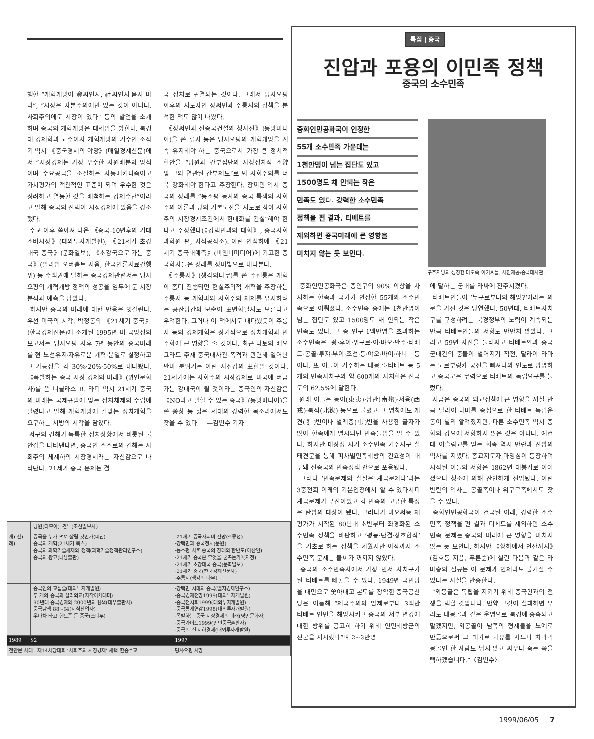행한 “개혁개방이 資씨인지, 社씨인지 묻지 마라”, “시장은 자본주의에만 있는 것이 아니다. 사회주의에도 시장이 있다” 등의 발언을 소개하며 중국의 개혁개방은 대세임을 밝힌다. 북경대 경제학과 교수이자 개혁개방의 기수인 소작기 역시 《중국경제의 야망》(매일경제신문)에서 “시장경제는 가장 우수한 자원배분의 방식이며 수요공급을 조절하는 자동메커니즘이고 가치평가의 객관적인 표준이 되며 우수한 것은 장려하고 열등한 것을 배척하는 강제수단”이라고 말해 중국의 선택이 시장경제에 있음을 강조했다.
수교 이후 쏟아져 나온 《중국-10년후의 거대소비시장》(대외투자개발원), 《21세기 초강대국 중국》(문화일보), 《초강국으로 가는 중국》(일리엄 오버홀트 지음, 한국언론자료간행위) 등 수백권에 달하는 중국경제관련서는 덩샤오핑의 개혁개방 정책의 성공을 염두에 둔 시장분석과 예측을 담았다.
하지만 중국의 미래에 대한 반응은 엇갈린다. 우선 미국의 시각. 박정동의 《21세기 중국》(한국경제신문)에 소개된 1995년 미 국방성의 보고서는 덩샤오핑 사후 7년 동안의 중국미래를 현 노선유지·자유로운 개혁·분열로 설정하고 그 가능성을 각 30%·20%·50%로 내다봤다. 《폭발하는 중국 시장 경제의 미래》(영언문화사)를 쓴 니콜라스 R. 라디 역시 21세기 중국의 미래는 국제규범에 맞는 정치체제의 수립에 달렸다고 말해 개혁개방에 걸맞는 정치개혁을 요구하는 서방의 시각을 담았다.
서구의 견해가 독특한 정치상황에서 비롯된 불안감을 나타낸다면, 중국인 스스로의 견해는 사회주의 체제하의 시장경제라는 자신감으로 나타난다. 21세기 중국 문제는 결
국 정치로 귀결되는 것이다. 그래서 덩샤오핑 이후의 지도자인 장쩌민과 주룽지의 정책을 분석한 책도 많이 나왔다.
《장쩌민과 신중국건설의 청사진》(동방미디어)을 쓴 류지 등은 덩샤오핑의 개혁개방을 계속 유지해야 하는 중국으로서 가장 큰 정치적 현안을 “당원과 간부집단의 사상정치적 소양 및 그와 연관된 간부제도”로 봐 사회주의를 더욱 강화해야 한다고 주장한다. 장쩌민 역시 중국의 장래를 “등소평 동지의 중국 특색의 사회주의 이론과 당의 기본노선을 지도로 삼아 사회주의 시장경제조건에서 현대화를 건설”해야 한다고 주장했다(《강택민과의 대화》, 중국사회과학원 편, 지식공작소). 이런 인식하에 《21세기 중국대예측》(비앤비미디어)에 기고한 중국학자들은 장래를 장미빛으로 내다본다.
《주룽지》(생각의나무)를 쓴 주젠룽은 개혁이 좀더 진행되면 현실주의적 개혁을 주장하는 주룽지 등 개혁파와 사회주의 체제를 유지하려는 공산당간의 모순이 표면화될지도 모른다고 우려한다. 그러나 이 책에서도 내다봤듯이 주룽지 등의 경제개혁은 장기적으로 정치개혁과 민주화에 큰 영향을 줄 것이다. 최근 나토의 베오그라드 주재 중국대사관 폭격과 관련해 일어난 반미 분위기는 이런 자신감의 표현일 것이다. 21세기에는 사회주의 시장경제로 미국에 버금가는 강대국이 될 것이라는 중국인의 자신감은 《NO라고 말할 수 있는 중국》(동방미디어)을 쓴 쑹창 등 젊은 세대의 강력한 목소리에서도 찾을 수 있다. —김연수 기자
특집 | 중국
진압과 포용의 이민족 정책
중국의 소수민족
중화인민공화국이 인정한
55개 소수민족 가운데는
1천만명이 넘는 집단도 있고
1500명도 채 안되는 작은
민족도 있다. 강력한 소수민족
정책을 편 결과, 티베트를
제외하면 중국미래에 큰 영향을
미치지 않는 듯 보인다.
구주지방의 성장한 마오족 아가씨들. 사진제공/중국대사관.
중화인민공화국은 총인구의 90% 이상을 차지하는 한족과 국가가 인정한 55개의 소수민족으로 이뤄졌다. 소수민족 중에는 1천만명이 넘는 집단도 있고 1500명도 채 안되는 작은 민족도 있다. 그 중 인구 1백만명을 초과하는 소수민족은 좡·후이·위구르·이·먀오·만주·티베트·몽골·투쟈·부이·조선·둥·야오·바이·하니 등이다. 또 이들이 거주하는 내몽골·티베트 등 5개의 민족자치구와 약 600개의 자치현은 전국토의 62.5%에 달한다.
원래 이들은 동이(東夷)·남만(南蠻)·서융(西戎)·북적(北狄) 등으로 불렸고 그 명칭에도 개견(犭)변이나 벌레충(虫)변을 사용한 글자가 많아 한족에게 멸시되던 민족들임을 알 수 있다. 하지만 대장정 시기 소수민족 거주지구 실태견문을 통해 피차별민족해방의 긴요성이 대두돼 신중국의 민족정책 안으로 포용됐다.
그러나 ‘민족문제의 실질은 계급문제다’라는 3중전회 이래의 기본입장에서 알 수 있다시피 계급문제가 우선이었고 각 민족의 고유한 특성은 탄압의 대상이 됐다. 그러다가 마오쩌뚱 재평가가 시작된 80년대 초반부터 좌경화된 소수민족 정책을 비판하고 ‘평등·단결·상호합작’을 기초로 하는 정책을 세웠지만 아직까지 소수민족 문제는 불씨가 꺼지지 않았다.
중국의 소수민족사에서 가장 먼저 자치구가 된 티베트를 빼놓을 수 없다. 1949년 국민당을 대만으로 쫓아내고 본토를 장악한 중국공산당은 이듬해 “제국주의의 압제로부터 3백만 티베트 인민을 해방시키고 중국의 서부 변경에 대한 방위를 공고히 하기 위해 인민해방군의 진군을 지시했다”며 2~3만명
에 달하는 군대를 라싸에 진주시켰다.
티베트인들이 ‘누구로부터의 해방?’이라는 의문을 가진 것은 당연했다. 50년대, 티베트자치구를 구성하려는 북경정부의 노력이 계속되는 만큼 티베트인들의 저항도 만만치 않았다. 그리고 59년 자신을 둘러싸고 티베트인과 중국군대간의 충돌이 벌어지기 직전, 달라이 라마는 노르부링카 궁전을 빠져나와 인도로 망명하고 중국군은 무력으로 티베트의 독립요구를 눌렀다.
지금은 중국의 외교정책에 큰 영향을 끼칠 만큼 달라이 라마를 중심으로 한 티베트 독립운동이 널리 알려졌지만, 다른 소수민족 역시 중화의 강요에 저항하지 않은 것은 아니다. 예컨대 이슬람교를 믿는 회족 역시 반란과 진압의 역사를 지녔다. 종교지도자 마명심이 등장하며 시작된 이들의 저항은 1862년 대봉기로 이어졌으나 청조에 의해 잔인하게 진압됐다. 이런 반란의 역사는 몽골족이나 위구르족에서도 찾을 수 있다.
중화인민공화국이 건국된 이래, 강력한 소수민족 정책을 편 결과 티베트를 제외하면 소수민족 문제는 중국의 미래에 큰 영향을 미치지 않는 듯 보인다. 하지만 《황하에서 천산까지》(김호동 지음, 푸른숲)에 실린 다음과 같은 라마승의 절규는 이 문제가 언제라도 불거질 수 있다는 사실을 반증한다.
“외몽골은 독립을 지키기 위해 중국인과의 전쟁을 택할 것입니다. 만약 그것이 실패하면 우리도 내몽골과 같은 운명으로 북경에 종속되고 말겠지만, 외몽골이 남쪽의 형제들을 노예로 만듦으로써 그 대가로 자유를 사느니 차라리 몽골인 한 사람도 남지 않고 싸우다 죽는 쪽을 택하겠습니다.”〈김연수〉
| | ·낭원(다모아) ·천노(조선일보사) | |
| 개) 산) 례) | ·중국을 누가 먹여 살릴 것인가(따님) ·중국의 개혁(21세기 북스) ·중국의 과학기술체제와 정책(과학기술정책관리연구소) ·중국의 광고(나남출판) | ·21세기 중국사회의 전망(주류성) ·강택민과 중국정치(문원) ·등소평 사후 중국의 장래와 한반도(아산연) ·21세기 중국은 무엇을 꿈꾸는가?(지정) ·21세기 초강대국 중국(문화일보) ·21세기 중국(한국경제신문사) ·주룽지(생각의 나무) |
| | ·중국인의 교섭술(대외투자개발원) ·두 개의 중국과 실리외교(자작아카데미) ·90년대 중국경제와 2000년의 탐색(대우출판사) ·중국탐색 88~94(지식산업사) ·우마차 타고 핸드폰 든 중국(소나무) | ·강택민 시대의 중국(엘지경제연구소) ·중국경제전망1999(대외투자개발원) ·중국전시회1999(대외투자개발원) ·중국통계연감1998(대외투자개발원) ·폭발하는 중국 시장경제의 미래(영언문화사) ·중국가이드1999(인민중국출판사) ·중국의 신 지하경제(대외투자개발원) |
| 1989 92 | | 1997 |
| 천안문 사태 제14차당대회 ‘사회주의 시장경제’ 채택 한중수교 | | 덩샤오핑 사망 |
1999/06/05 7